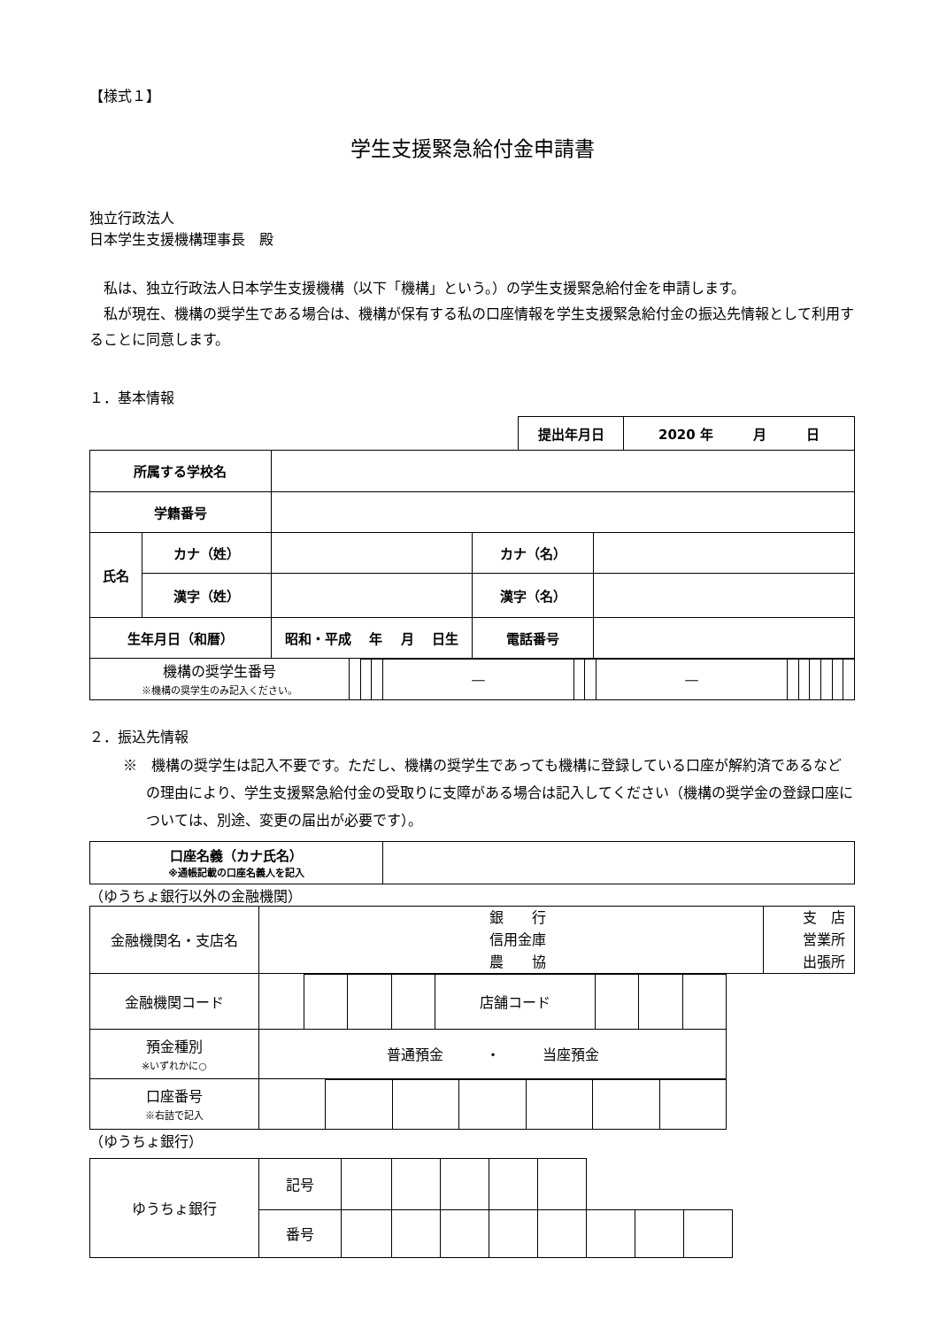【様式１】
学生支援緊急給付金申請書
独立行政法人
日本学生支援機構理事長　殿
　私は、独立行政法人日本学生支援機構（以下「機構」という。）の学生支援緊急給付金を申請します。
　私が現在、機構の奨学生である場合は、機構が保有する私の口座情報を学生支援緊急給付金の振込先情報として利用することに同意します。
１．基本情報
| | 提出年月日 | 2020 年 月 日 |
| 所属する学校名 | | | | |
| 学籍番号 | | | | |
| 氏名 | カナ（姓） | | カナ（名） | |
| | 漢字（姓） | | 漢字（名） | |
| 生年月日（和暦） | | 昭和・平成 年 月 日生 | 電話番号 | |
| 機構の奨学生番号 ※機構の奨学生のみ記入ください。 | | | | — | | | — | | | | | | |
２．振込先情報
※　機構の奨学生は記入不要です。ただし、機構の奨学生であっても機構に登録している口座が解約済であるなどの理由により、学生支援緊急給付金の受取りに支障がある場合は記入してください（機構の奨学金の登録口座については、別途、変更の届出が必要です）。
| 口座名義（カナ氏名） ※通帳記載の口座名義人を記入 | |
（ゆうちょ銀行以外の金融機関）
| 金融機関名・支店名 | 銀 行 信用金庫 農 協 | 支 店 営業所 出張所 |
| 金融機関コード | | | | | 店舗コード | | | |
| 預金種別 ※いずれかに○ | 普通預金 ・ 当座預金 | | | | | | | |
| 口座番号 ※右詰で記入 | | | | | | | |
（ゆうちょ銀行）
| ゆうちょ銀行 | 記号 | | | | | | | | |
| | 番号 | | | | | | | | |